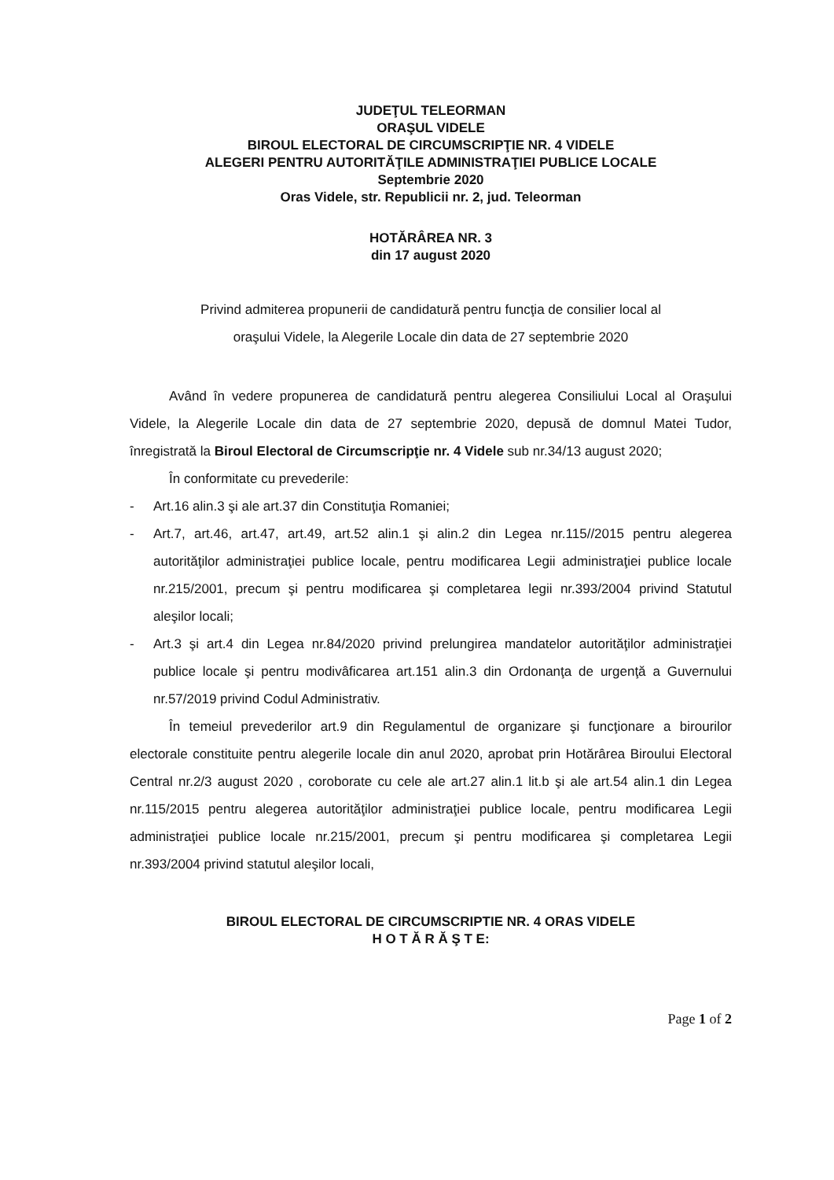JUDEŢUL TELEORMAN
ORAŞUL VIDELE
BIROUL ELECTORAL DE CIRCUMSCRIPŢIE NR. 4 VIDELE
ALEGERI PENTRU AUTORITĂŢILE ADMINISTRAŢIEI PUBLICE LOCALE
Septembrie 2020
Oras Videle, str. Republicii nr. 2, jud. Teleorman
HOTĂRÂREA NR. 3
din 17 august 2020
Privind admiterea propunerii de candidatură pentru funcţia de consilier local al
oraşului Videle, la Alegerile Locale din data de 27 septembrie 2020
Având în vedere propunerea de candidatură pentru alegerea Consiliului Local al Oraşului Videle, la Alegerile Locale din data de 27 septembrie 2020, depusă de domnul Matei Tudor, înregistrată la Biroul Electoral de Circumscripţie nr. 4 Videle sub nr.34/13 august 2020;
În conformitate cu prevederile:
- Art.16 alin.3 şi ale art.37 din Constituţia Romaniei;
- Art.7, art.46, art.47, art.49, art.52 alin.1 şi alin.2 din Legea nr.115//2015 pentru alegerea autorităţilor administraţiei publice locale, pentru modificarea Legii administraţiei publice locale nr.215/2001, precum şi pentru modificarea şi completarea legii nr.393/2004 privind Statutul aleşilor locali;
- Art.3 şi art.4 din Legea nr.84/2020 privind prelungirea mandatelor autorităţilor administraţiei publice locale şi pentru modivâficarea art.151 alin.3 din Ordonanţa de urgenţă a Guvernului nr.57/2019 privind Codul Administrativ.
În temeiul prevederilor art.9 din Regulamentul de organizare şi funcţionare a birourilor electorale constituite pentru alegerile locale din anul 2020, aprobat prin Hotărârea Biroului Electoral Central nr.2/3 august 2020 , coroborate cu cele ale art.27 alin.1 lit.b şi ale art.54 alin.1 din Legea nr.115/2015 pentru alegerea autorităţilor administraţiei publice locale, pentru modificarea Legii administraţiei publice locale nr.215/2001, precum şi pentru modificarea şi completarea Legii nr.393/2004 privind statutul aleşilor locali,
BIROUL ELECTORAL DE CIRCUMSCRIPTIE NR. 4 ORAS VIDELE
H O T Ă R Ă Ş T E:
Page 1 of 2